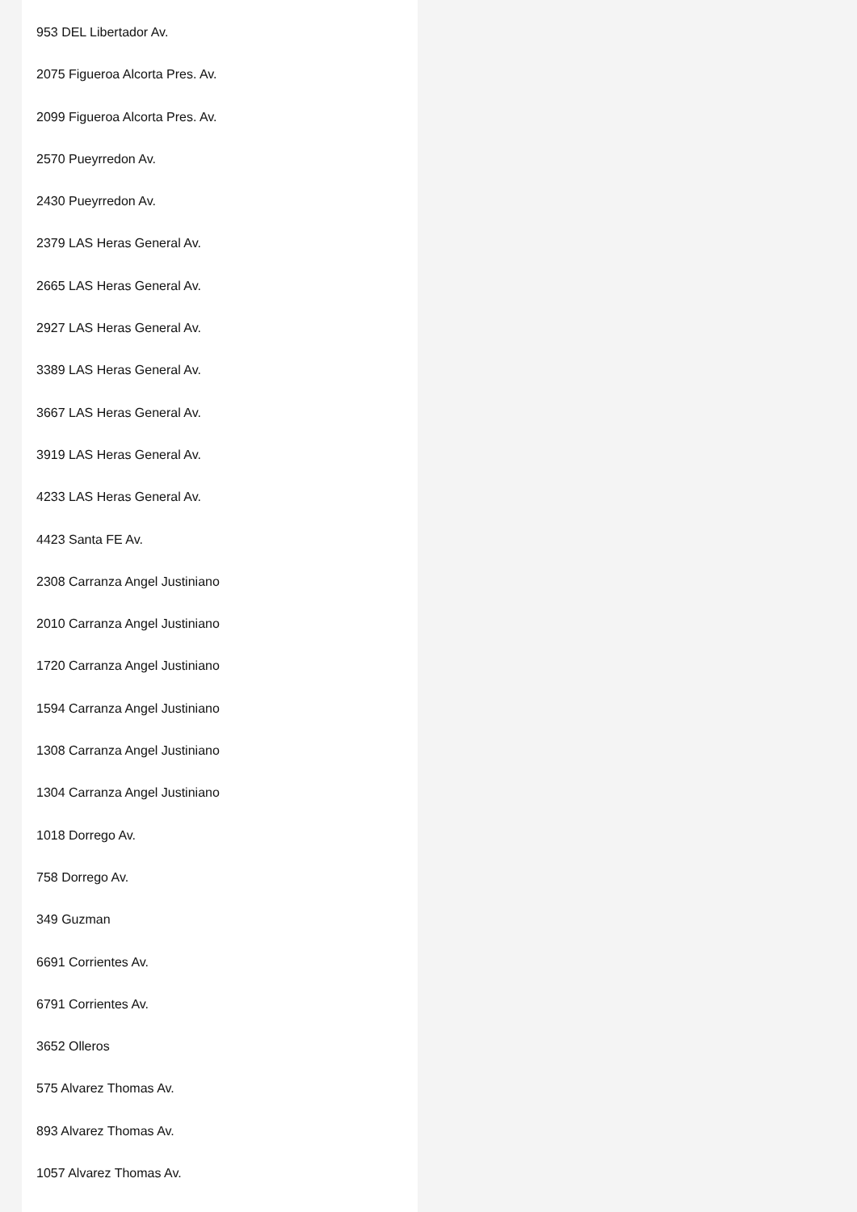953 DEL Libertador Av.
2075 Figueroa Alcorta Pres. Av.
2099 Figueroa Alcorta Pres. Av.
2570 Pueyrredon Av.
2430 Pueyrredon Av.
2379 LAS Heras General Av.
2665 LAS Heras General Av.
2927 LAS Heras General Av.
3389 LAS Heras General Av.
3667 LAS Heras General Av.
3919 LAS Heras General Av.
4233 LAS Heras General Av.
4423 Santa FE Av.
2308 Carranza Angel Justiniano
2010 Carranza Angel Justiniano
1720 Carranza Angel Justiniano
1594 Carranza Angel Justiniano
1308 Carranza Angel Justiniano
1304 Carranza Angel Justiniano
1018 Dorrego Av.
758 Dorrego Av.
349 Guzman
6691 Corrientes Av.
6791 Corrientes Av.
3652 Olleros
575 Alvarez Thomas Av.
893 Alvarez Thomas Av.
1057 Alvarez Thomas Av.